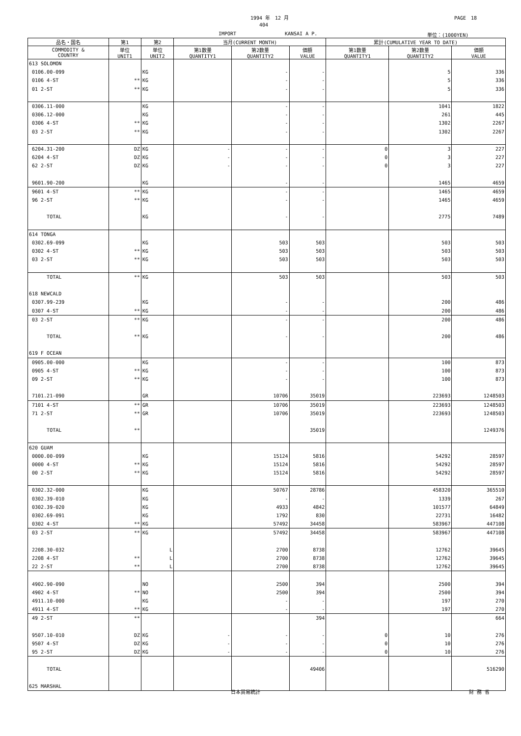1994 年　12 月 PAGE　18
404
IMPORT KANSAI A P. 単位：(1000YEN)
| 品名・国名 | 第1 | 第2 | 当月(CURRENT MONTH) | | | 累計(CUMULATIVE YEAR TO DATE) | | |
| --- | --- | --- | --- | --- | --- | --- | --- | --- |
| COMMODITY & COUNTRY | 単位 UNIT1 | 単位 UNIT2 | 第1数量 QUANTITY1 | 第2数量 QUANTITY2 | 価額 VALUE | 第1数量 QUANTITY1 | 第2数量 QUANTITY2 | 価額 VALUE |
| 613 SOLOMON | | | | | | | | |
| 0106.00-099 | | KG | | - | - | | 5 | 336 |
| 0106 4-ST | ** | KG | | - | - | | 5 | 336 |
| 01 2-ST | ** | KG | | - | - | | 5 | 336 |
| 0306.11-000 | | KG | | - | - | | 1041 | 1822 |
| 0306.12-000 | | KG | | - | - | | 261 | 445 |
| 0306 4-ST | ** | KG | | - | - | | 1302 | 2267 |
| 03 2-ST | ** | KG | | - | - | | 1302 | 2267 |
| 6204.31-200 | DZ | KG | - | - | - | 0 | 3 | 227 |
| 6204 4-ST | DZ | KG | - | - | - | 0 | 3 | 227 |
| 62 2-ST | DZ | KG | - | - | - | 0 | 3 | 227 |
| 9601.90-200 | | KG | | - | - | | 1465 | 4659 |
| 9601 4-ST | ** | KG | | - | - | | 1465 | 4659 |
| 96 2-ST | ** | KG | | - | - | | 1465 | 4659 |
| TOTAL | | KG | | - | - | | 2775 | 7489 |
| 614 TONGA | | | | | | | | |
| 0302.69-099 | | KG | | 503 | 503 | | 503 | 503 |
| 0302 4-ST | ** | KG | | 503 | 503 | | 503 | 503 |
| 03 2-ST | ** | KG | | 503 | 503 | | 503 | 503 |
| TOTAL | ** | KG | | 503 | 503 | | 503 | 503 |
| 618 NEWCALD | | | | | | | | |
| 0307.99-239 | | KG | | - | - | | 200 | 486 |
| 0307 4-ST | ** | KG | | - | - | | 200 | 486 |
| 03 2-ST | ** | KG | | - | - | | 200 | 486 |
| TOTAL | ** | KG | | - | - | | 200 | 486 |
| 619 F OCEAN | | | | | | | | |
| 0905.00-000 | | KG | | - | - | | 100 | 873 |
| 0905 4-ST | ** | KG | | - | - | | 100 | 873 |
| 09 2-ST | ** | KG | | - | - | | 100 | 873 |
| 7101.21-090 | | GR | | 10706 | 35019 | | 223693 | 1248503 |
| 7101 4-ST | ** | GR | | 10706 | 35019 | | 223693 | 1248503 |
| 71 2-ST | ** | GR | | 10706 | 35019 | | 223693 | 1248503 |
| TOTAL | ** | | | | 35019 | | | 1249376 |
| 620 GUAM | | | | | | | | |
| 0000.00-099 | | KG | | 15124 | 5816 | | 54292 | 28597 |
| 0000 4-ST | ** | KG | | 15124 | 5816 | | 54292 | 28597 |
| 00 2-ST | ** | KG | | 15124 | 5816 | | 54292 | 28597 |
| 0302.32-000 | | KG | | 50767 | 28786 | | 458320 | 365510 |
| 0302.39-010 | | KG | | - | - | | 1339 | 267 |
| 0302.39-020 | | KG | | 4933 | 4842 | | 101577 | 64849 |
| 0302.69-091 | | KG | | 1792 | 830 | | 22731 | 16482 |
| 0302 4-ST | ** | KG | | 57492 | 34458 | | 583967 | 447108 |
| 03 2-ST | ** | KG | | 57492 | 34458 | | 583967 | 447108 |
| 2208.30-032 | | L | | 2700 | 8738 | | 12762 | 39645 |
| 2208 4-ST | ** | L | | 2700 | 8738 | | 12762 | 39645 |
| 22 2-ST | ** | L | | 2700 | 8738 | | 12762 | 39645 |
| 4902.90-090 | | NO | | 2500 | 394 | | 2500 | 394 |
| 4902 4-ST | ** | NO | | 2500 | 394 | | 2500 | 394 |
| 4911.10-000 | | KG | | - | - | | 197 | 270 |
| 4911 4-ST | ** | KG | | - | - | | 197 | 270 |
| 49 2-ST | ** | | | | 394 | | | 664 |
| 9507.10-010 | DZ | KG | - | - | - | 0 | 10 | 276 |
| 9507 4-ST | DZ | KG | - | - | - | 0 | 10 | 276 |
| 95 2-ST | DZ | KG | - | - | - | 0 | 10 | 276 |
| TOTAL | | | | | 49406 | | | 516290 |
| 625 MARSHAL | | | | | | | | |
日本貿易統計 財 務 省